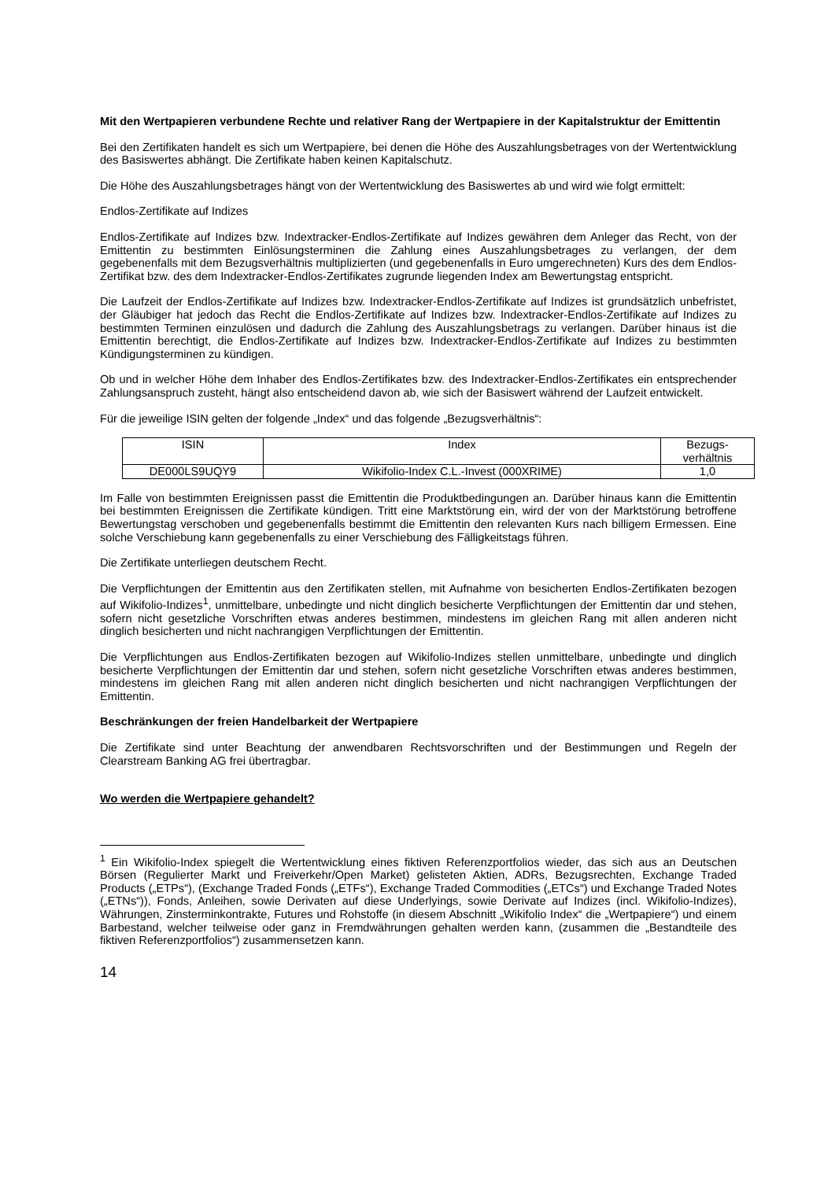Mit den Wertpapieren verbundene Rechte und relativer Rang der Wertpapiere in der Kapitalstruktur der Emittentin
Bei den Zertifikaten handelt es sich um Wertpapiere, bei denen die Höhe des Auszahlungsbetrages von der Wertentwicklung des Basiswertes abhängt. Die Zertifikate haben keinen Kapitalschutz.
Die Höhe des Auszahlungsbetrages hängt von der Wertentwicklung des Basiswertes ab und wird wie folgt ermittelt:
Endlos-Zertifikate auf Indizes
Endlos-Zertifikate auf Indizes bzw. Indextracker-Endlos-Zertifikate auf Indizes gewähren dem Anleger das Recht, von der Emittentin zu bestimmten Einlösungsterminen die Zahlung eines Auszahlungsbetrages zu verlangen, der dem gegebenenfalls mit dem Bezugsverhältnis multiplizierten (und gegebenenfalls in Euro umgerechneten) Kurs des dem Endlos-Zertifikat bzw. des dem Indextracker-Endlos-Zertifikates zugrunde liegenden Index am Bewertungstag entspricht.
Die Laufzeit der Endlos-Zertifikate auf Indizes bzw. Indextracker-Endlos-Zertifikate auf Indizes ist grundsätzlich unbefristet, der Gläubiger hat jedoch das Recht die Endlos-Zertifikate auf Indizes bzw. Indextracker-Endlos-Zertifikate auf Indizes zu bestimmten Terminen einzulösen und dadurch die Zahlung des Auszahlungsbetrags zu verlangen. Darüber hinaus ist die Emittentin berechtigt, die Endlos-Zertifikate auf Indizes bzw. Indextracker-Endlos-Zertifikate auf Indizes zu bestimmten Kündigungsterminen zu kündigen.
Ob und in welcher Höhe dem Inhaber des Endlos-Zertifikates bzw. des Indextracker-Endlos-Zertifikates ein entsprechender Zahlungsanspruch zusteht, hängt also entscheidend davon ab, wie sich der Basiswert während der Laufzeit entwickelt.
Für die jeweilige ISIN gelten der folgende „Index“ und das folgende „Bezugsverhältnis“:
| ISIN | Index | Bezugs- verhältnis |
| --- | --- | --- |
| DE000LS9UQY9 | Wikifolio-Index C.L.-Invest (000XRIME) | 1,0 |
Im Falle von bestimmten Ereignissen passt die Emittentin die Produktbedingungen an. Darüber hinaus kann die Emittentin bei bestimmten Ereignissen die Zertifikate kündigen. Tritt eine Marktstörung ein, wird der von der Marktstörung betroffene Bewertungstag verschoben und gegebenenfalls bestimmt die Emittentin den relevanten Kurs nach billigem Ermessen. Eine solche Verschiebung kann gegebenenfalls zu einer Verschiebung des Fälligkeitstags führen.
Die Zertifikate unterliegen deutschem Recht.
Die Verpflichtungen der Emittentin aus den Zertifikaten stellen, mit Aufnahme von besicherten Endlos-Zertifikaten bezogen auf Wikifolio-Indizes<sup>1</sup>, unmittelbare, unbedingte und nicht dinglich besicherte Verpflichtungen der Emittentin dar und stehen, sofern nicht gesetzliche Vorschriften etwas anderes bestimmen, mindestens im gleichen Rang mit allen anderen nicht dinglich besicherten und nicht nachrangigen Verpflichtungen der Emittentin.
Die Verpflichtungen aus Endlos-Zertifikaten bezogen auf Wikifolio-Indizes stellen unmittelbare, unbedingte und dinglich besicherte Verpflichtungen der Emittentin dar und stehen, sofern nicht gesetzliche Vorschriften etwas anderes bestimmen, mindestens im gleichen Rang mit allen anderen nicht dinglich besicherten und nicht nachrangigen Verpflichtungen der Emittentin.
Beschränkungen der freien Handelbarkeit der Wertpapiere
Die Zertifikate sind unter Beachtung der anwendbaren Rechtsvorschriften und der Bestimmungen und Regeln der Clearstream Banking AG frei übertragbar.
Wo werden die Wertpapiere gehandelt?
<sup>1</sup> Ein Wikifolio-Index spiegelt die Wertentwicklung eines fiktiven Referenzportfolios wieder, das sich aus an Deutschen Börsen (Regulierter Markt und Freiverkehr/Open Market) gelisteten Aktien, ADRs, Bezugsrechten, Exchange Traded Products („ETPs“), (Exchange Traded Fonds („ETFs“), Exchange Traded Commodities („ETCs“) und Exchange Traded Notes („ETNs“)), Fonds, Anleihen, sowie Derivaten auf diese Underlyings, sowie Derivate auf Indizes (incl. Wikifolio-Indizes), Währungen, Zinsterminkontrakte, Futures und Rohstoffe (in diesem Abschnitt „Wikifolio Index“ die „Wertpapiere“) und einem Barbestand, welcher teilweise oder ganz in Fremdwährungen gehalten werden kann, (zusammen die „Bestandteile des fiktiven Referenzportfolios“) zusammensetzen kann.
14